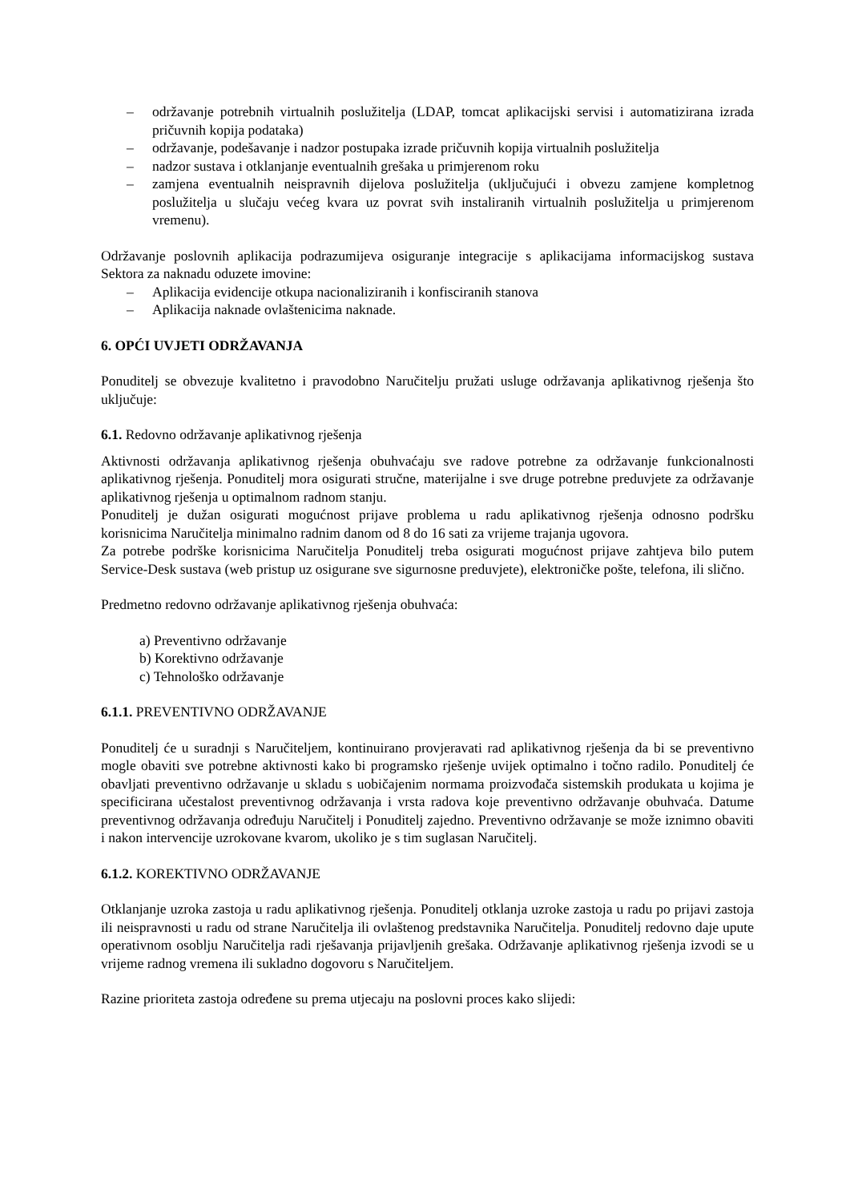– održavanje potrebnih virtualnih poslužitelja (LDAP, tomcat aplikacijski servisi i automatizirana izrada pričuvnih kopija podataka)
– održavanje, podešavanje i nadzor postupaka izrade pričuvnih kopija virtualnih poslužitelja
– nadzor sustava i otklanjanje eventualnih grešaka u primjerenom roku
– zamjena eventualnih neispravnih dijelova poslužitelja (uključujući i obvezu zamjene kompletnog poslužitelja u slučaju većeg kvara uz povrat svih instaliranih virtualnih poslužitelja u primjerenom vremenu).
Održavanje poslovnih aplikacija podrazumijeva osiguranje integracije s aplikacijama informacijskog sustava Sektora za naknadu oduzete imovine:
– Aplikacija evidencije otkupa nacionaliziranih i konfisciranih stanova
– Aplikacija naknade ovlaštenicima naknade.
6. OPĆI UVJETI ODRŽAVANJA
Ponuditelj se obvezuje kvalitetno i pravodobno Naručitelju pružati usluge održavanja aplikativnog rješenja što uključuje:
6.1. Redovno održavanje aplikativnog rješenja
Aktivnosti održavanja aplikativnog rješenja obuhvaćaju sve radove potrebne za održavanje funkcionalnosti aplikativnog rješenja. Ponuditelj mora osigurati stručne, materijalne i sve druge potrebne preduvjete za održavanje aplikativnog rješenja u optimalnom radnom stanju.
Ponuditelj je dužan osigurati mogućnost prijave problema u radu aplikativnog rješenja odnosno podršku korisnicima Naručitelja minimalno radnim danom od 8 do 16 sati za vrijeme trajanja ugovora.
Za potrebe podrške korisnicima Naručitelja Ponuditelj treba osigurati mogućnost prijave zahtjeva bilo putem Service-Desk sustava (web pristup uz osigurane sve sigurnosne preduvjete), elektroničke pošte, telefona, ili slično.
Predmetno redovno održavanje aplikativnog rješenja obuhvaća:
a) Preventivno održavanje
b) Korektivno održavanje
c) Tehnološko održavanje
6.1.1. PREVENTIVNO ODRŽAVANJE
Ponuditelj će u suradnji s Naručiteljem, kontinuirano provjeravati rad aplikativnog rješenja da bi se preventivno mogle obaviti sve potrebne aktivnosti kako bi programsko rješenje uvijek optimalno i točno radilo. Ponuditelj će obavljati preventivno održavanje u skladu s uobičajenim normama proizvođača sistemskih produkata u kojima je specificirana učestalost preventivnog održavanja i vrsta radova koje preventivno održavanje obuhvaća. Datume preventivnog održavanja određuju Naručitelj i Ponuditelj zajedno. Preventivno održavanje se može iznimno obaviti i nakon intervencije uzrokovane kvarom, ukoliko je s tim suglasan Naručitelj.
6.1.2. KOREKTIVNO ODRŽAVANJE
Otklanjanje uzroka zastoja u radu aplikativnog rješenja. Ponuditelj otklanja uzroke zastoja u radu po prijavi zastoja ili neispravnosti u radu od strane Naručitelja ili ovlaštenog predstavnika Naručitelja. Ponuditelj redovno daje upute operativnom osoblju Naručitelja radi rješavanja prijavljenih grešaka. Održavanje aplikativnog rješenja izvodi se u vrijeme radnog vremena ili sukladno dogovoru s Naručiteljem.
Razine prioriteta zastoja određene su prema utjecaju na poslovni proces kako slijedi: